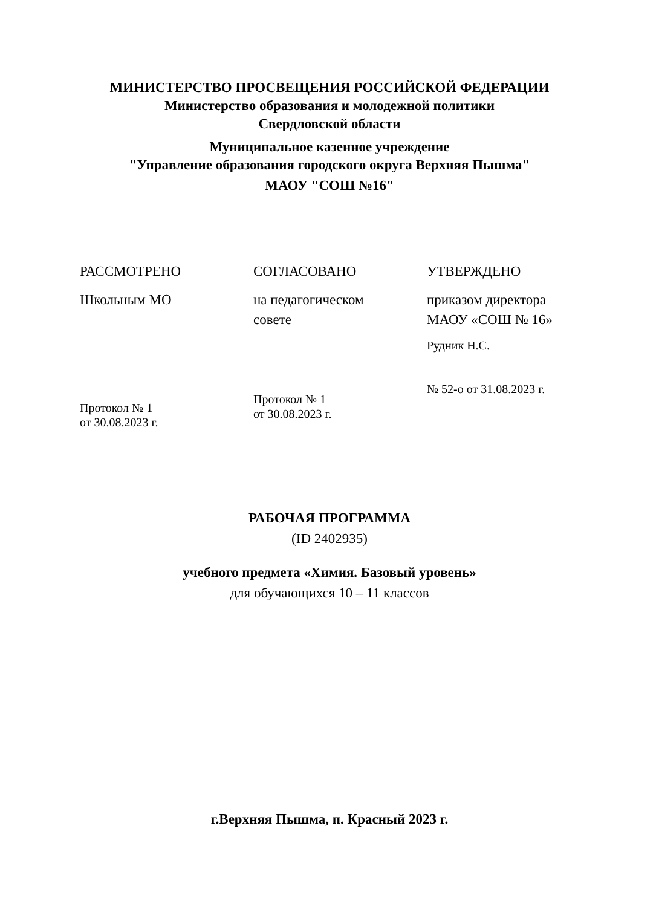МИНИСТЕРСТВО ПРОСВЕЩЕНИЯ РОССИЙСКОЙ ФЕДЕРАЦИИ
Министерство образования и молодежной политики
Свердловской области
Муниципальное казенное учреждение
"Управление образования городского округа Верхняя Пышма"
МАОУ "СОШ №16"
РАССМОТРЕНО
Школьным МО
Протокол № 1
от 30.08.2023 г.
СОГЛАСОВАНО
на педагогическом
совете
Протокол № 1
от 30.08.2023 г.
УТВЕРЖДЕНО
приказом директора
МАОУ «СОШ № 16»
Рудник Н.С.
№ 52-о от 31.08.2023 г.
РАБОЧАЯ ПРОГРАММА
(ID 2402935)
учебного предмета «Химия. Базовый уровень»
для обучающихся 10 – 11 классов
г.Верхняя Пышма, п. Красный 2023 г.